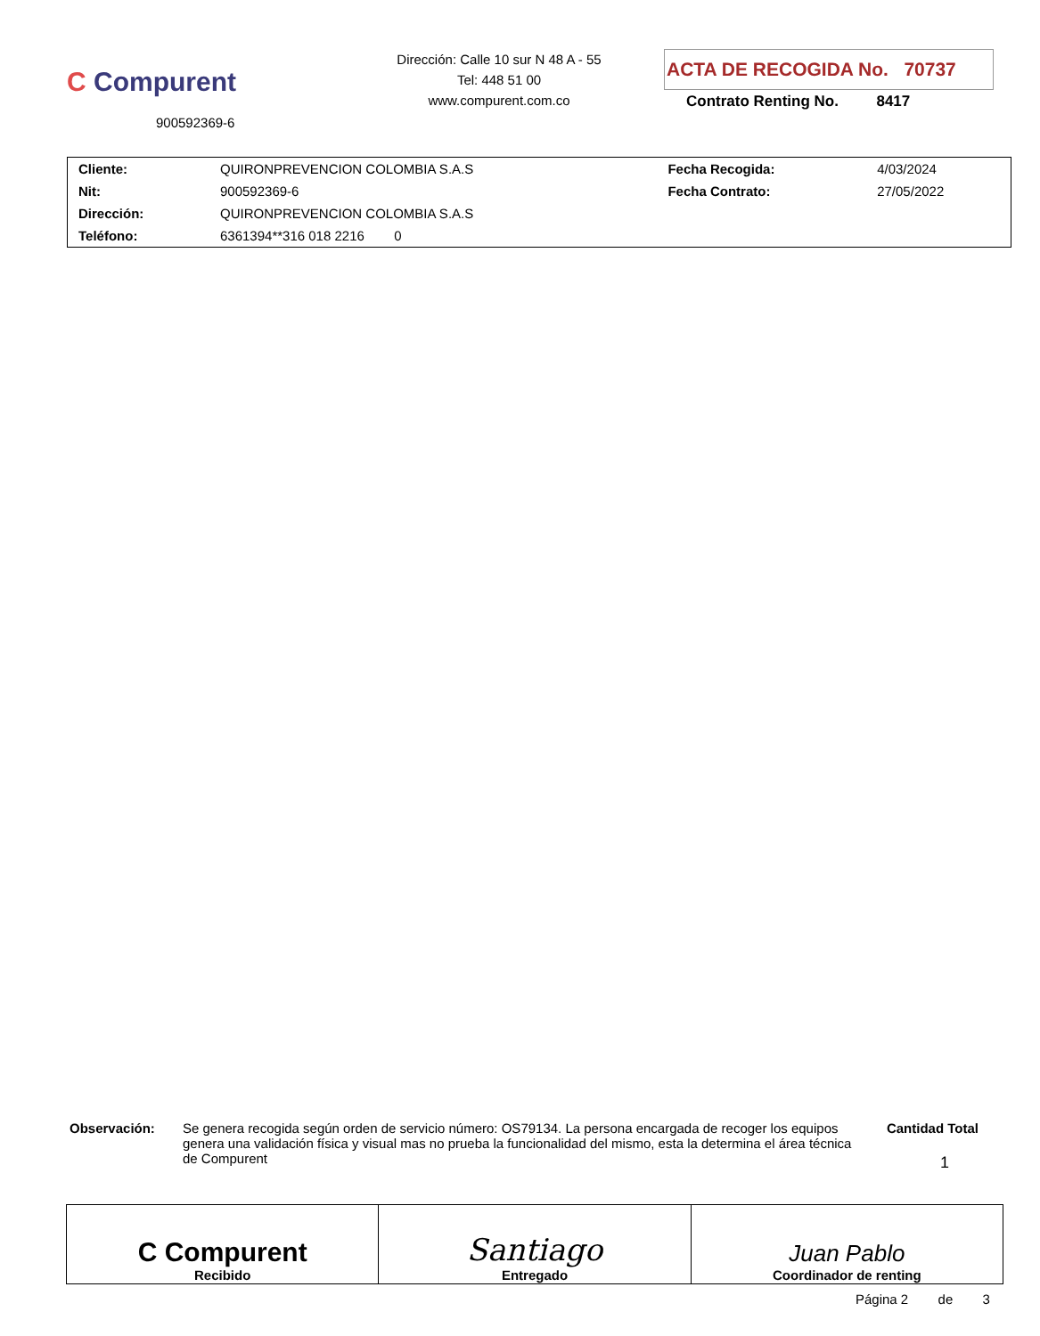C Compurent
900592369-6
Dirección: Calle 10 sur N 48 A - 55
Tel: 448 51 00
www.compurent.com.co
ACTA DE RECOGIDA No. 70737
Contrato Renting No. 8417
| Cliente: | QUIRONPREVENCION COLOMBIA S.A.S | Fecha Recogida: | 4/03/2024 |
| Nit: | 900592369-6 | Fecha Contrato: | 27/05/2022 |
| Dirección: | QUIRONPREVENCION COLOMBIA S.A.S | | |
| Teléfono: | 6361394**316 018 2216 0 | | |
Observación: Se genera recogida según orden de servicio número: OS79134. La persona encargada de recoger los equipos genera una validación física y visual mas no prueba la funcionalidad del mismo, esta la determina el área técnica de Compurent
Cantidad Total
1
| C Compurent Recibido | Santiago Entregado | Juan Pablo Coordinador de renting |
Página 2 de 3